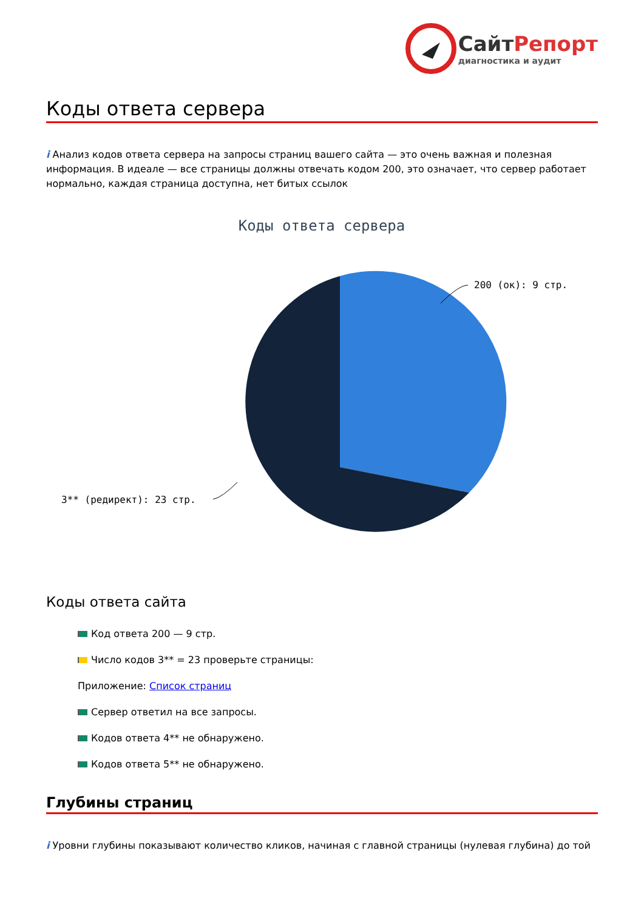СайтРепорт
диагностика и аудит
Коды ответа сервера
i Анализ кодов ответа сервера на запросы страниц вашего сайта — это очень важная и полезная информация. В идеале — все страницы должны отвечать кодом 200, это означает, что сервер работает нормально, каждая страница доступна, нет битых ссылок
Коды ответа сервера
200 (ок): 9 стр.
3** (редирект): 23 стр.
Коды ответа сайта
Код ответа 200 — 9 стр.
Число кодов 3** = 23 проверьте страницы:
Приложение: Список страниц
Сервер ответил на все запросы.
Кодов ответа 4** не обнаружено.
Кодов ответа 5** не обнаружено.
Глубины страниц
i Уровни глубины показывают количество кликов, начиная с главной страницы (нулевая глубина) до той